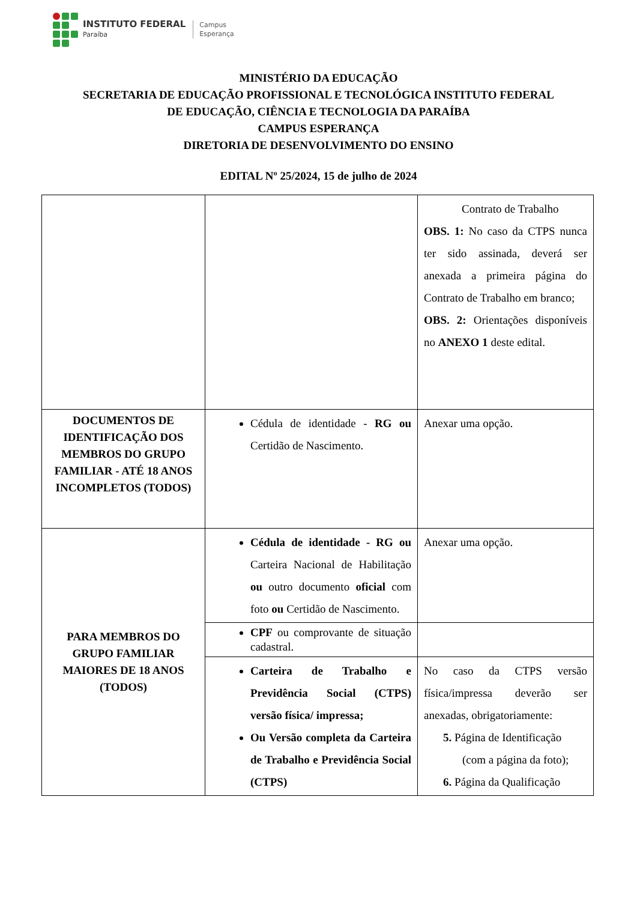INSTITUTO FEDERAL
Paraíba
Campus
Esperança
MINISTÉRIO DA EDUCAÇÃO
SECRETARIA DE EDUCAÇÃO PROFISSIONAL E TECNOLÓGICA INSTITUTO FEDERAL
DE EDUCAÇÃO, CIÊNCIA E TECNOLOGIA DA PARAÍBA
CAMPUS ESPERANÇA
DIRETORIA DE DESENVOLVIMENTO DO ENSINO
EDITAL Nº 25/2024, 15 de julho de 2024
| | | Contrato de Trabalho OBS. 1: No caso da CTPS nunca ter sido assinada, deverá ser anexada a primeira página do Contrato de Trabalho em branco; OBS. 2: Orientações disponíveis no ANEXO 1 deste edital. |
| DOCUMENTOS DE IDENTIFICAÇÃO DOS MEMBROS DO GRUPO FAMILIAR - ATÉ 18 ANOS INCOMPLETOS (TODOS) | Cédula de identidade - RG ou Certidão de Nascimento. | Anexar uma opção. |
| PARA MEMBROS DO GRUPO FAMILIAR MAIORES DE 18 ANOS (TODOS) | Cédula de identidade - RG ou Carteira Nacional de Habilitação ou outro documento oficial com foto ou Certidão de Nascimento. | Anexar uma opção. |
| | CPF ou comprovante de situação cadastral. | |
| | Carteira de Trabalho e Previdência Social (CTPS) versão física/ impressa; Ou Versão completa da Carteira de Trabalho e Previdência Social (CTPS) | No caso da CTPS versão física/impressa deverão ser anexadas, obrigatoriamente: 5. Página de Identificação (com a página da foto); 6. Página da Qualificação |